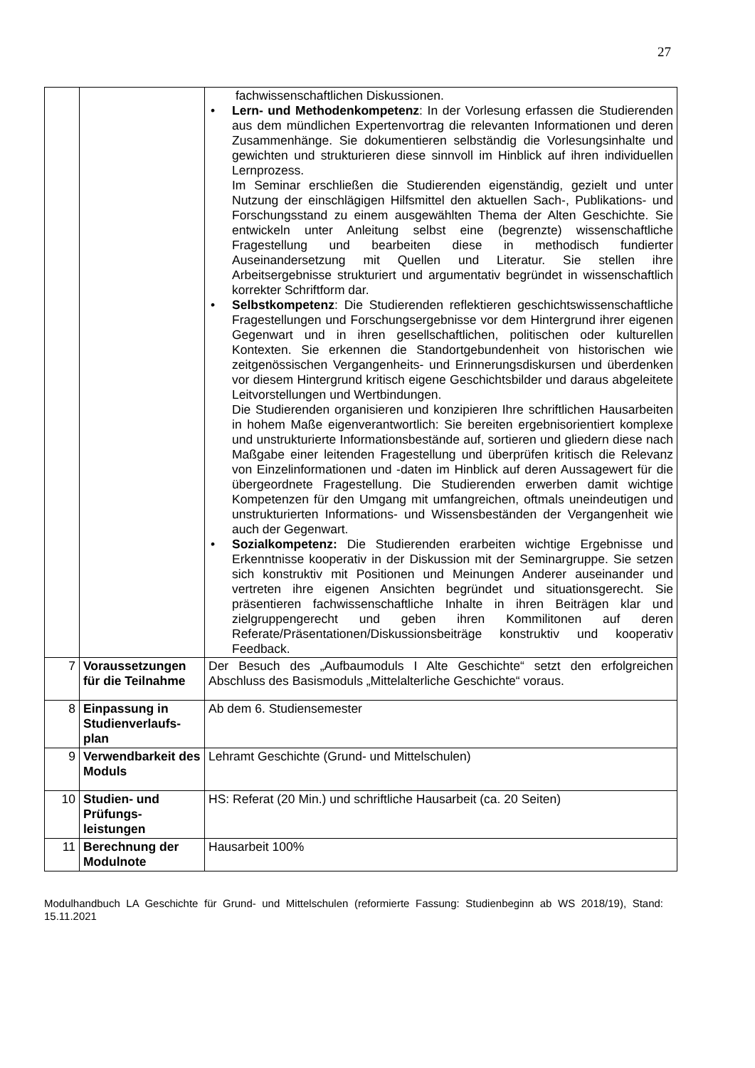27
| | | fachwissenschaftlichen Diskussionen. • Lern- und Methodenkompetenz : In der Vorlesung erfassen die Studierenden aus dem mündlichen Expertenvortrag die relevanten Informationen und deren Zusammenhänge. Sie dokumentieren selbständig die Vorlesungsinhalte und gewichten und strukturieren diese sinnvoll im Hinblick auf ihren individuellen Lernprozess. Im Seminar erschließen die Studierenden eigenständig, gezielt und unter Nutzung der einschlägigen Hilfsmittel den aktuellen Sach-, Publikations- und Forschungsstand zu einem ausgewählten Thema der Alten Geschichte. Sie entwickeln unter Anleitung selbst eine (begrenzte) wissenschaftliche Fragestellung und bearbeiten diese in methodisch fundierter Auseinandersetzung mit Quellen und Literatur. Sie stellen ihre Arbeitsergebnisse strukturiert und argumentativ begründet in wissenschaftlich korrekter Schriftform dar. • Selbstkompetenz : Die Studierenden reflektieren geschichtswissenschaftliche Fragestellungen und Forschungsergebnisse vor dem Hintergrund ihrer eigenen Gegenwart und in ihren gesellschaftlichen, politischen oder kulturellen Kontexten. Sie erkennen die Standortgebundenheit von historischen wie zeitgenössischen Vergangenheits- und Erinnerungsdiskursen und überdenken vor diesem Hintergrund kritisch eigene Geschichtsbilder und daraus abgeleitete Leitvorstellungen und Wertbindungen. Die Studierenden organisieren und konzipieren Ihre schriftlichen Hausarbeiten in hohem Maße eigenverantwortlich: Sie bereiten ergebnisorientiert komplexe und unstrukturierte Informationsbestände auf, sortieren und gliedern diese nach Maßgabe einer leitenden Fragestellung und überprüfen kritisch die Relevanz von Einzelinformationen und -daten im Hinblick auf deren Aussagewert für die übergeordnete Fragestellung. Die Studierenden erwerben damit wichtige Kompetenzen für den Umgang mit umfangreichen, oftmals uneindeutigen und unstrukturierten Informations- und Wissensbeständen der Vergangenheit wie auch der Gegenwart. • Sozialkompetenz: Die Studierenden erarbeiten wichtige Ergebnisse und Erkenntnisse kooperativ in der Diskussion mit der Seminargruppe. Sie setzen sich konstruktiv mit Positionen und Meinungen Anderer auseinander und vertreten ihre eigenen Ansichten begründet und situationsgerecht. Sie präsentieren fachwissenschaftliche Inhalte in ihren Beiträgen klar und zielgruppengerecht und geben ihren Kommilitonen auf deren Referate/Präsentationen/Diskussionsbeiträge konstruktiv und kooperativ Feedback. |
| 7 | Voraussetzungen für die Teilnahme | Der Besuch des „Aufbaumoduls I Alte Geschichte“ setzt den erfolgreichen Abschluss des Basismoduls „Mittelalterliche Geschichte“ voraus. |
| 8 | Einpassung in Studienverlaufs-plan | Ab dem 6. Studiensemester |
| 9 | Verwendbarkeit des Moduls | Lehramt Geschichte (Grund- und Mittelschulen) |
| 10 | Studien- und Prüfungs-leistungen | HS: Referat (20 Min.) und schriftliche Hausarbeit (ca. 20 Seiten) |
| 11 | Berechnung der Modulnote | Hausarbeit 100% |
Modulhandbuch LA Geschichte für Grund- und Mittelschulen (reformierte Fassung: Studienbeginn ab WS 2018/19), Stand: 15.11.2021